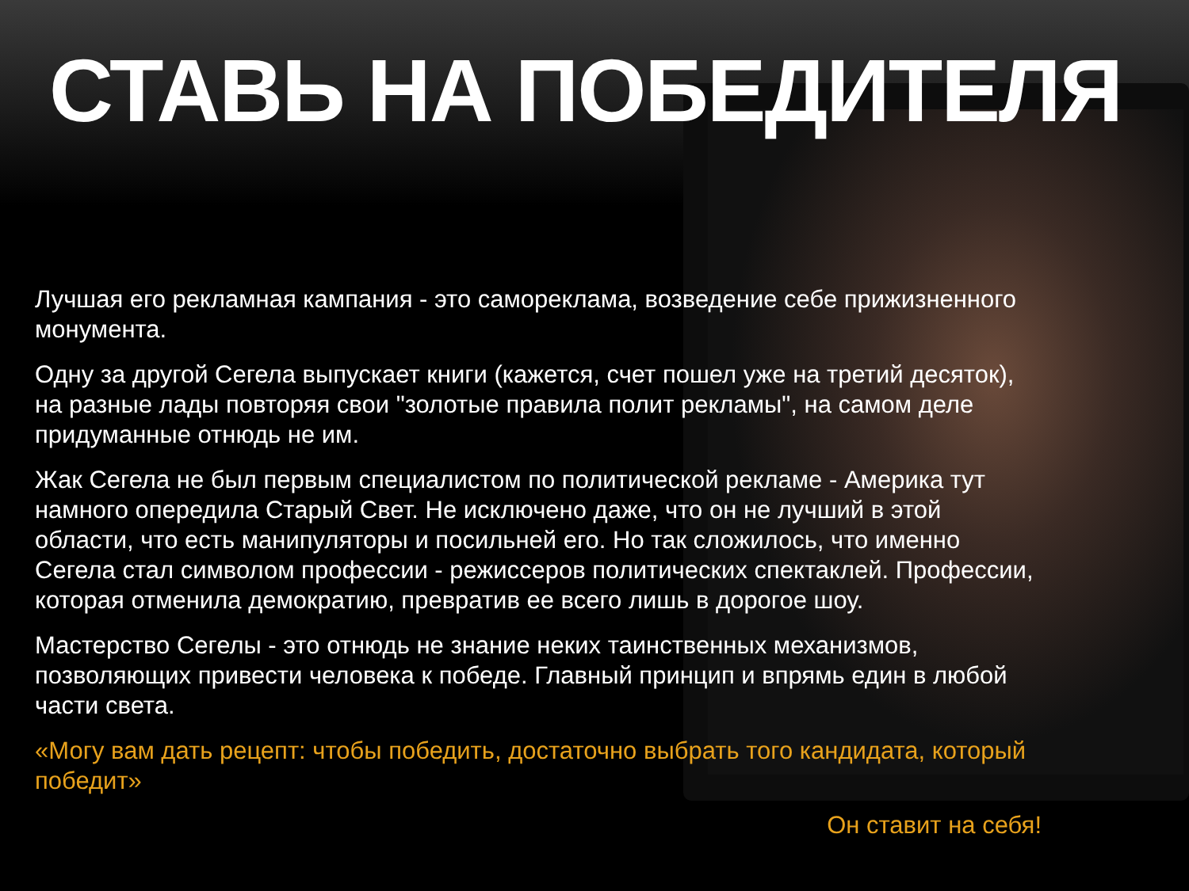СТАВЬ НА ПОБЕДИТЕЛЯ
Лучшая его рекламная кампания - это самореклама, возведение себе прижизненного монумента.
Одну за другой Сегела выпускает книги (кажется, счет пошел уже на третий десяток), на разные лады повторяя свои "золотые правила полит рекламы", на самом деле придуманные отнюдь не им.
Жак Сегела не был первым специалистом по политической рекламе - Америка тут намного опередила Старый Свет. Не исключено даже, что он не лучший в этой области, что есть манипуляторы и посильней его. Но так сложилось, что именно Сегела стал символом профессии - режиссеров политических спектаклей. Профессии, которая отменила демократию, превратив ее всего лишь в дорогое шоу.
Мастерство Сегелы - это отнюдь не знание неких таинственных механизмов, позволяющих привести человека к победе. Главный принцип и впрямь един в любой части света.
«Могу вам дать рецепт: чтобы победить, достаточно выбрать того кандидата, который победит»
Он ставит на себя!